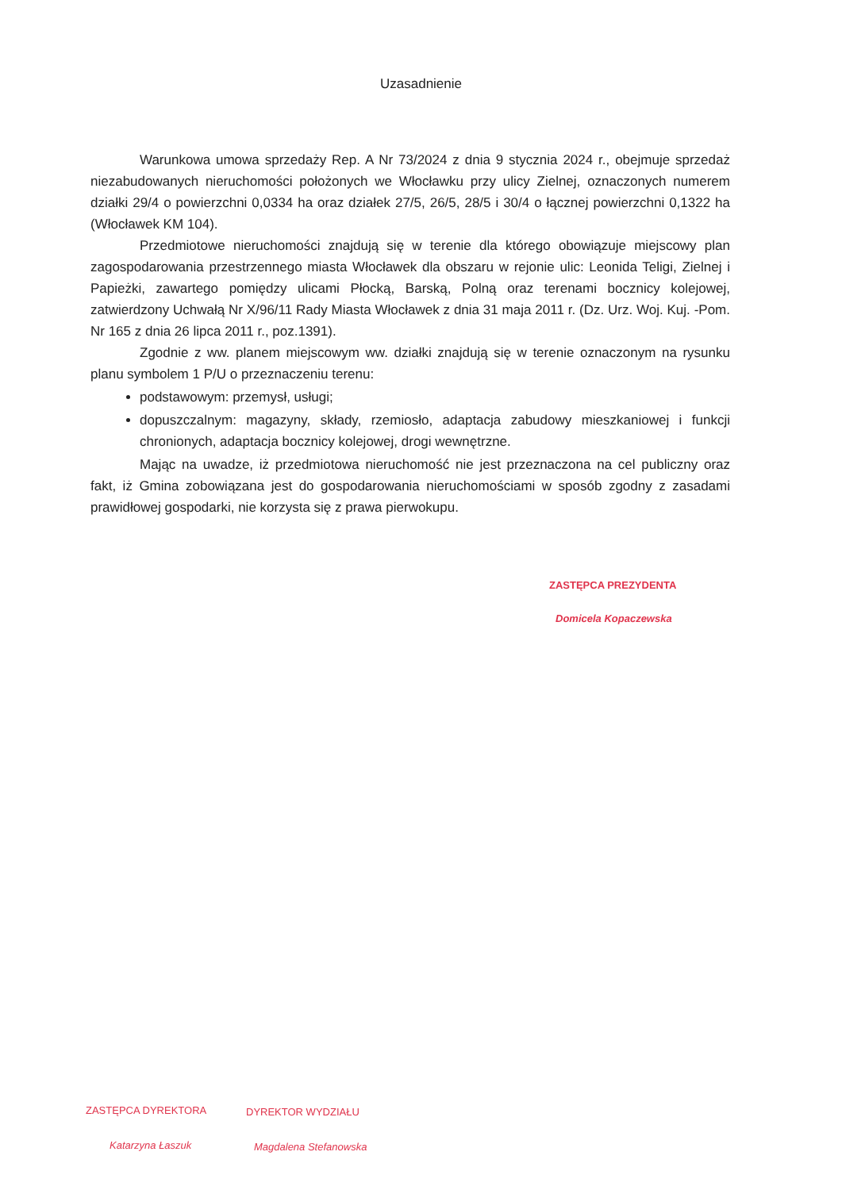Uzasadnienie
Warunkowa umowa sprzedaży Rep. A Nr 73/2024 z dnia 9 stycznia 2024 r., obejmuje sprzedaż niezabudowanych nieruchomości położonych we Włocławku przy ulicy Zielnej, oznaczonych numerem działki 29/4 o powierzchni 0,0334 ha oraz działek 27/5, 26/5, 28/5 i 30/4 o łącznej powierzchni 0,1322 ha (Włocławek KM 104).
Przedmiotowe nieruchomości znajdują się w terenie dla którego obowiązuje miejscowy plan zagospodarowania przestrzennego miasta Włocławek dla obszaru w rejonie ulic: Leonida Teligi, Zielnej i Papieżki, zawartego pomiędzy ulicami Płocką, Barską, Polną oraz terenami bocznicy kolejowej, zatwierdzony Uchwałą Nr X/96/11 Rady Miasta Włocławek z dnia 31 maja 2011 r. (Dz. Urz. Woj. Kuj. -Pom. Nr 165 z dnia 26 lipca 2011 r., poz.1391).
Zgodnie z ww. planem miejscowym ww. działki znajdują się w terenie oznaczonym na rysunku planu symbolem 1 P/U o przeznaczeniu terenu:
podstawowym: przemysł, usługi;
dopuszczalnym: magazyny, składy, rzemiosło, adaptacja zabudowy mieszkaniowej i funkcji chronionych, adaptacja bocznicy kolejowej, drogi wewnętrzne.
Mając na uwadze, iż przedmiotowa nieruchomość nie jest przeznaczona na cel publiczny oraz fakt, iż Gmina zobowiązana jest do gospodarowania nieruchomościami w sposób zgodny z zasadami prawidłowej gospodarki, nie korzysta się z prawa pierwokupu.
ZASTĘPCA PREZYDENTA
Domicela Kopaczewska
ZASTĘPCA DYREKTORA
Katarzyna Łaszuk
DYREKTOR WYDZIAŁU
Magdalena Stefanowska